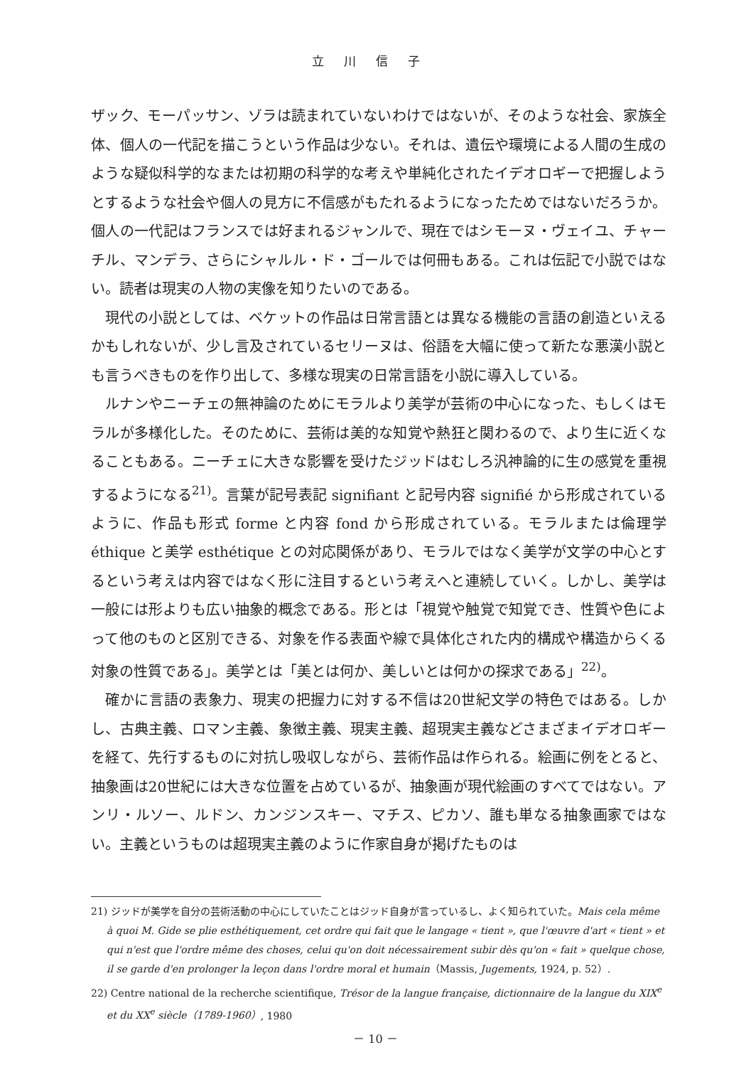立川信子
ザック、モーパッサン、ゾラは読まれていないわけではないが、そのような社会、家族全体、個人の一代記を描こうという作品は少ない。それは、遺伝や環境による人間の生成のような疑似科学的なまたは初期の科学的な考えや単純化されたイデオロギーで把握しようとするような社会や個人の見方に不信感がもたれるようになったためではないだろうか。個人の一代記はフランスでは好まれるジャンルで、現在ではシモーヌ・ヴェイユ、チャーチル、マンデラ、さらにシャルル・ド・ゴールでは何冊もある。これは伝記で小説ではない。読者は現実の人物の実像を知りたいのである。
現代の小説としては、ベケットの作品は日常言語とは異なる機能の言語の創造といえるかもしれないが、少し言及されているセリーヌは、俗語を大幅に使って新たな悪漢小説とも言うべきものを作り出して、多様な現実の日常言語を小説に導入している。
ルナンやニーチェの無神論のためにモラルより美学が芸術の中心になった、もしくはモラルが多様化した。そのために、芸術は美的な知覚や熱狂と関わるので、より生に近くなることもある。ニーチェに大きな影響を受けたジッドはむしろ汎神論的に生の感覚を重視するようになる<sup>21)</sup>。言葉が記号表記 signifiant と記号内容 signifié から形成されているように、作品も形式 forme と内容 fond から形成されている。モラルまたは倫理学 éthique と美学 esthétique との対応関係があり、モラルではなく美学が文学の中心とするという考えは内容ではなく形に注目するという考えへと連続していく。しかし、美学は一般には形よりも広い抽象的概念である。形とは「視覚や触覚で知覚でき、性質や色によって他のものと区別できる、対象を作る表面や線で具体化された内的構成や構造からくる対象の性質である」。美学とは「美とは何か、美しいとは何かの探求である」<sup>22)</sup>。
確かに言語の表象力、現実の把握力に対する不信は20世紀文学の特色ではある。しかし、古典主義、ロマン主義、象徴主義、現実主義、超現実主義などさまざまイデオロギーを経て、先行するものに対抗し吸収しながら、芸術作品は作られる。絵画に例をとると、抽象画は20世紀には大きな位置を占めているが、抽象画が現代絵画のすべてではない。アンリ・ルソー、ルドン、カンジンスキー、マチス、ピカソ、誰も単なる抽象画家ではない。主義というものは超現実主義のように作家自身が掲げたものは
21) ジッドが美学を自分の芸術活動の中心にしていたことはジッド自身が言っているし、よく知られていた。Mais cela même à quoi M. Gide se plie esthétiquement, cet ordre qui fait que le langage « tient », que l'œuvre d'art « tient » et qui n'est que l'ordre même des choses, celui qu'on doit nécessairement subir dès qu'on « fait » quelque chose, il se garde d'en prolonger la leçon dans l'ordre moral et humain（Massis, Jugements, 1924, p. 52）.
22) Centre national de la recherche scientifique, Trésor de la langue française, dictionnaire de la langue du XIX<sup>e</sup> et du XX<sup>e</sup> siècle（1789-1960）, 1980
－ 10 －